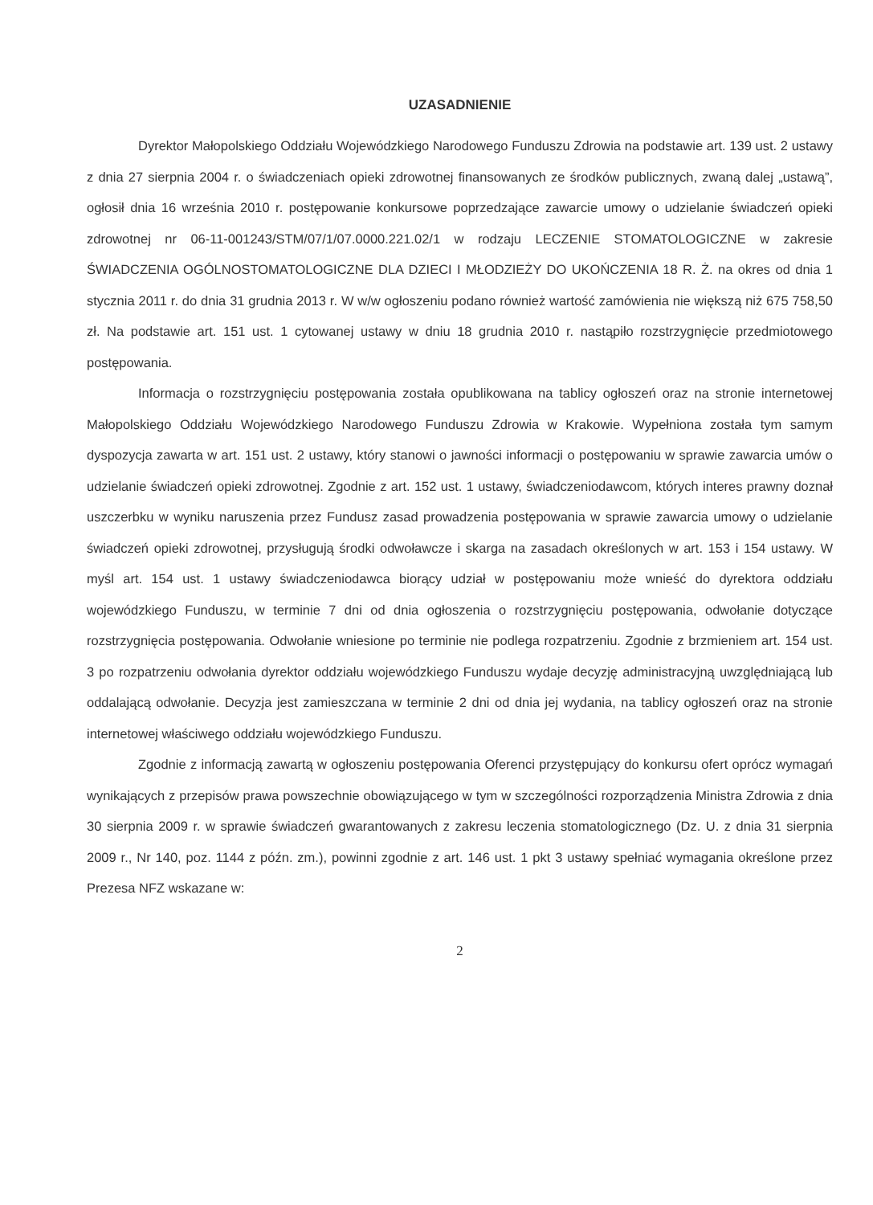UZASADNIENIE
Dyrektor Małopolskiego Oddziału Wojewódzkiego Narodowego Funduszu Zdrowia na podstawie art. 139 ust. 2 ustawy z dnia 27 sierpnia 2004 r. o świadczeniach opieki zdrowotnej finansowanych ze środków publicznych, zwaną dalej „ustawą”, ogłosił dnia 16 września 2010 r. postępowanie konkursowe poprzedzające zawarcie umowy o udzielanie świadczeń opieki zdrowotnej nr 06-11-001243/STM/07/1/07.0000.221.02/1 w rodzaju LECZENIE STOMATOLOGICZNE w zakresie ŚWIADCZENIA OGÓLNOSTOMATOLOGICZNE DLA DZIECI I MŁODZIEŻY DO UKOŃCZENIA 18 R. Ż. na okres od dnia 1 stycznia 2011 r. do dnia 31 grudnia 2013 r. W w/w ogłoszeniu podano również wartość zamówienia nie większą niż 675 758,50 zł. Na podstawie art. 151 ust. 1 cytowanej ustawy w dniu 18 grudnia 2010 r. nastąpiło rozstrzygnięcie przedmiotowego postępowania.
Informacja o rozstrzygnięciu postępowania została opublikowana na tablicy ogłoszeń oraz na stronie internetowej Małopolskiego Oddziału Wojewódzkiego Narodowego Funduszu Zdrowia w Krakowie. Wypełniona została tym samym dyspozycja zawarta w art. 151 ust. 2 ustawy, który stanowi o jawności informacji o postępowaniu w sprawie zawarcia umów o udzielanie świadczeń opieki zdrowotnej. Zgodnie z art. 152 ust. 1 ustawy, świadczeniodawcom, których interes prawny doznał uszczerbku w wyniku naruszenia przez Fundusz zasad prowadzenia postępowania w sprawie zawarcia umowy o udzielanie świadczeń opieki zdrowotnej, przysługują środki odwoławcze i skarga na zasadach określonych w art. 153 i 154 ustawy. W myśl art. 154 ust. 1 ustawy świadczeniodawca biorący udział w postępowaniu może wnieść do dyrektora oddziału wojewódzkiego Funduszu, w terminie 7 dni od dnia ogłoszenia o rozstrzygnięciu postępowania, odwołanie dotyczące rozstrzygnięcia postępowania. Odwołanie wniesione po terminie nie podlega rozpatrzeniu. Zgodnie z brzmieniem art. 154 ust. 3 po rozpatrzeniu odwołania dyrektor oddziału wojewódzkiego Funduszu wydaje decyzję administracyjną uwzględniającą lub oddalającą odwołanie. Decyzja jest zamieszczana w terminie 2 dni od dnia jej wydania, na tablicy ogłoszeń oraz na stronie internetowej właściwego oddziału wojewódzkiego Funduszu.
Zgodnie z informacją zawartą w ogłoszeniu postępowania Oferenci przystępujący do konkursu ofert oprócz wymagań wynikających z przepisów prawa powszechnie obowiązującego w tym w szczególności rozporządzenia Ministra Zdrowia z dnia 30 sierpnia 2009 r. w sprawie świadczeń gwarantowanych z zakresu leczenia stomatologicznego (Dz. U. z dnia 31 sierpnia 2009 r., Nr 140, poz. 1144 z późn. zm.), powinni zgodnie z art. 146 ust. 1 pkt 3 ustawy spełniać wymagania określone przez Prezesa NFZ wskazane w:
2